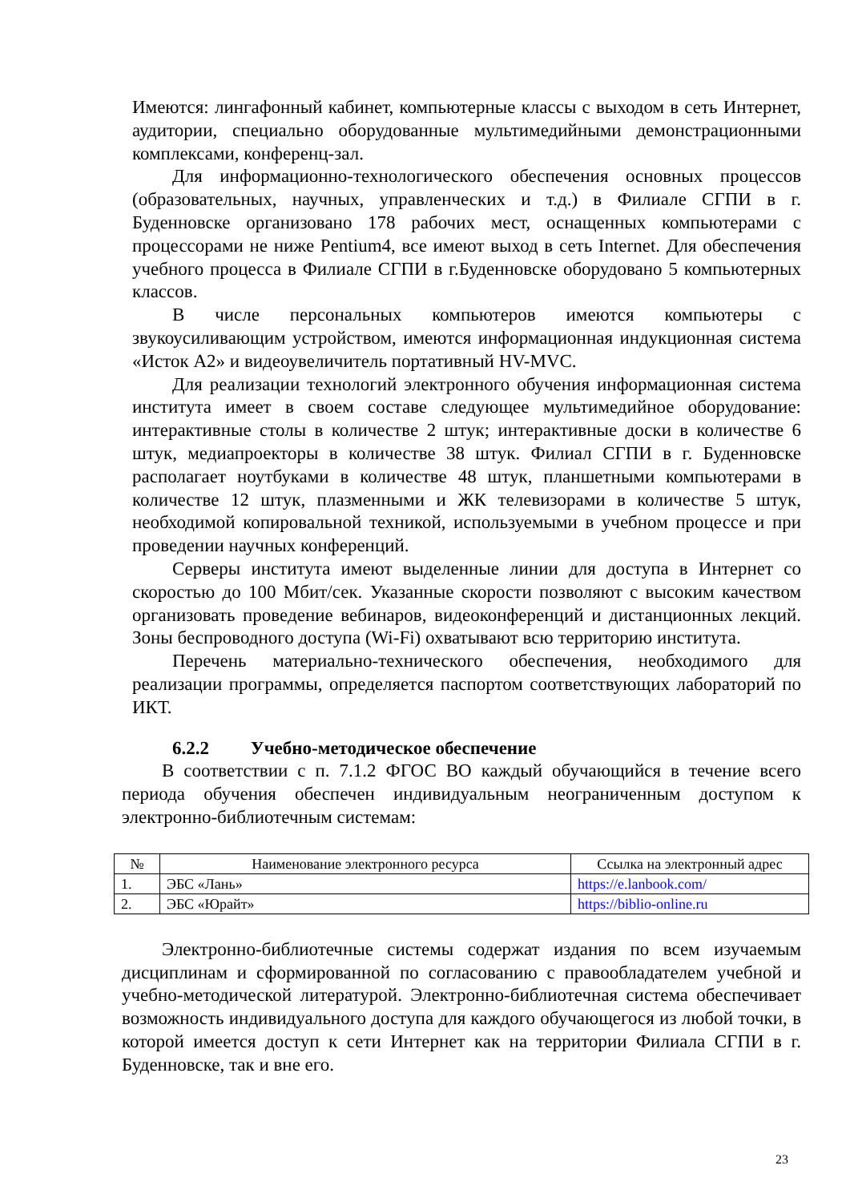Имеются: лингафонный кабинет, компьютерные классы с выходом в сеть Интернет, аудитории, специально оборудованные мультимедийными демонстрационными комплексами, конференц-зал.
Для информационно-технологического обеспечения основных процессов (образовательных, научных, управленческих и т.д.) в Филиале СГПИ в г. Буденновске организовано 178 рабочих мест, оснащенных компьютерами с процессорами не ниже Pentium4, все имеют выход в сеть Internet. Для обеспечения учебного процесса в Филиале СГПИ в г.Буденновске оборудовано 5 компьютерных классов.
В числе персональных компьютеров имеются компьютеры с звукоусиливающим устройством, имеются информационная индукционная система «Исток А2» и видеоувеличитель портативный HV-MVC.
Для реализации технологий электронного обучения информационная система института имеет в своем составе следующее мультимедийное оборудование: интерактивные столы в количестве 2 штук; интерактивные доски в количестве 6 штук, медиапроекторы в количестве 38 штук. Филиал СГПИ в г. Буденновске располагает ноутбуками в количестве 48 штук, планшетными компьютерами в количестве 12 штук, плазменными и ЖК телевизорами в количестве 5 штук, необходимой копировальной техникой, используемыми в учебном процессе и при проведении научных конференций.
Серверы института имеют выделенные линии для доступа в Интернет со скоростью до 100 Мбит/сек. Указанные скорости позволяют с высоким качеством организовать проведение вебинаров, видеоконференций и дистанционных лекций. Зоны беспроводного доступа (Wi-Fi) охватывают всю территорию института.
Перечень материально-технического обеспечения, необходимого для реализации программы, определяется паспортом соответствующих лабораторий по ИКТ.
6.2.2 Учебно-методическое обеспечение
В соответствии с п. 7.1.2 ФГОС ВО каждый обучающийся в течение всего периода обучения обеспечен индивидуальным неограниченным доступом к электронно-библиотечным системам:
| № | Наименование электронного ресурса | Ссылка на электронный адрес |
| --- | --- | --- |
| 1. | ЭБС «Лань» | https://e.lanbook.com/ |
| 2. | ЭБС «Юрайт» | https://biblio-online.ru |
Электронно-библиотечные системы содержат издания по всем изучаемым дисциплинам и сформированной по согласованию с правообладателем учебной и учебно-методической литературой. Электронно-библиотечная система обеспечивает возможность индивидуального доступа для каждого обучающегося из любой точки, в которой имеется доступ к сети Интернет как на территории Филиала СГПИ в г. Буденновске, так и вне его.
23